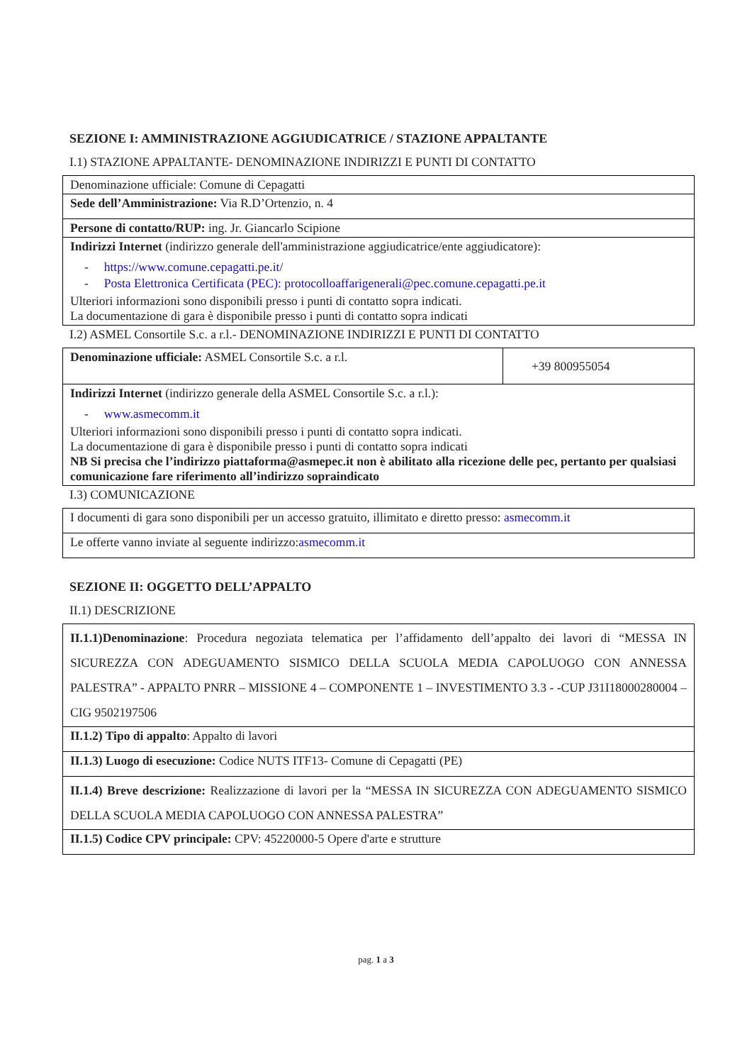SEZIONE I: AMMINISTRAZIONE AGGIUDICATRICE / STAZIONE APPALTANTE
I.1) STAZIONE APPALTANTE- DENOMINAZIONE INDIRIZZI E PUNTI DI CONTATTO
| Denominazione ufficiale: Comune di Cepagatti |
| Sede dell’Amministrazione: Via R.D’Ortenzio, n. 4 |
| Persone di contatto/RUP: ing. Jr. Giancarlo Scipione |
| Indirizzi Internet (indirizzo generale dell'amministrazione aggiudicatrice/ente aggiudicatore): - https://www.comune.cepagatti.pe.it/ - Posta Elettronica Certificata (PEC): protocolloaffarigenerali@pec.comune.cepagatti.pe.it Ulteriori informazioni sono disponibili presso i punti di contatto sopra indicati. La documentazione di gara è disponibile presso i punti di contatto sopra indicati |
I.2) ASMEL Consortile S.c. a r.l.- DENOMINAZIONE INDIRIZZI E PUNTI DI CONTATTO
| Denominazione ufficiale: ASMEL Consortile S.c. a r.l. | +39 800955054 |
| Indirizzi Internet (indirizzo generale della ASMEL Consortile S.c. a r.l.): - www.asmecomm.it Ulteriori informazioni sono disponibili presso i punti di contatto sopra indicati. La documentazione di gara è disponibile presso i punti di contatto sopra indicati NB Si precisa che l’indirizzo piattaforma@asmepec.it non è abilitato alla ricezione delle pec, pertanto per qualsiasi comunicazione fare riferimento all’indirizzo sopraindicato | |
I.3) COMUNICAZIONE
| I documenti di gara sono disponibili per un accesso gratuito, illimitato e diretto presso: asmecomm.it |
| Le offerte vanno inviate al seguente indirizzo: asmecomm.it |
SEZIONE II: OGGETTO DELL’APPALTO
II.1) DESCRIZIONE
| II.1.1)Denominazione : Procedura negoziata telematica per l’affidamento dell’appalto dei lavori di “MESSA IN SICUREZZA CON ADEGUAMENTO SISMICO DELLA SCUOLA MEDIA CAPOLUOGO CON ANNESSA PALESTRA” - APPALTO PNRR – MISSIONE 4 – COMPONENTE 1 – INVESTIMENTO 3.3 - -CUP J31I18000280004 –CIG 9502197506 |
| II.1.2) Tipo di appalto : Appalto di lavori |
| II.1.3) Luogo di esecuzione: Codice NUTS ITF13- Comune di Cepagatti (PE) |
| II.1.4) Breve descrizione: Realizzazione di lavori per la “MESSA IN SICUREZZA CON ADEGUAMENTO SISMICO DELLA SCUOLA MEDIA CAPOLUOGO CON ANNESSA PALESTRA” |
| II.1.5) Codice CPV principale: CPV: 45220000-5 Opere d'arte e strutture |
pag. 1 a 3